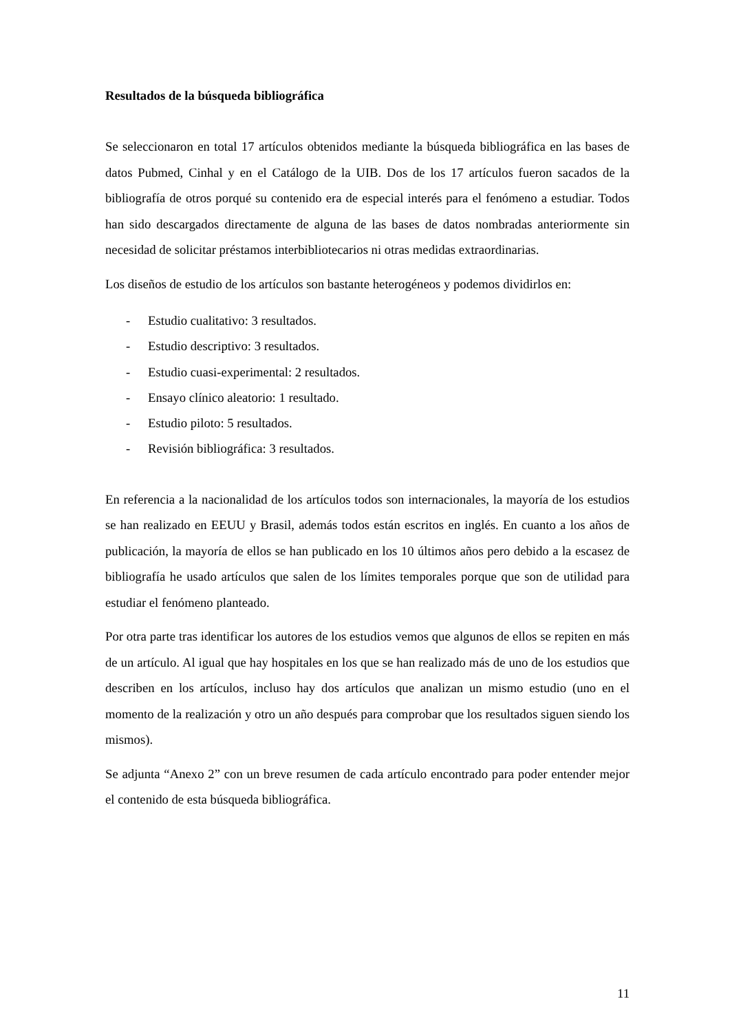Resultados de la búsqueda bibliográfica
Se seleccionaron en total 17 artículos obtenidos mediante la búsqueda bibliográfica en las bases de datos Pubmed, Cinhal y en el Catálogo de la UIB. Dos de los 17 artículos fueron sacados de la bibliografía de otros porqué su contenido era de especial interés para el fenómeno a estudiar. Todos han sido descargados directamente de alguna de las bases de datos nombradas anteriormente sin necesidad de solicitar préstamos interbibliotecarios ni otras medidas extraordinarias.
Los diseños de estudio de los artículos son bastante heterogéneos y podemos dividirlos en:
- Estudio cualitativo: 3 resultados.
- Estudio descriptivo: 3 resultados.
- Estudio cuasi-experimental: 2 resultados.
- Ensayo clínico aleatorio: 1 resultado.
- Estudio piloto: 5 resultados.
- Revisión bibliográfica: 3 resultados.
En referencia a la nacionalidad de los artículos todos son internacionales, la mayoría de los estudios se han realizado en EEUU y Brasil, además todos están escritos en inglés. En cuanto a los años de publicación, la mayoría de ellos se han publicado en los 10 últimos años pero debido a la escasez de bibliografía he usado artículos que salen de los límites temporales porque que son de utilidad para estudiar el fenómeno planteado.
Por otra parte tras identificar los autores de los estudios vemos que algunos de ellos se repiten en más de un artículo. Al igual que hay hospitales en los que se han realizado más de uno de los estudios que describen en los artículos, incluso hay dos artículos que analizan un mismo estudio (uno en el momento de la realización y otro un año después para comprobar que los resultados siguen siendo los mismos).
Se adjunta “Anexo 2” con un breve resumen de cada artículo encontrado para poder entender mejor el contenido de esta búsqueda bibliográfica.
11